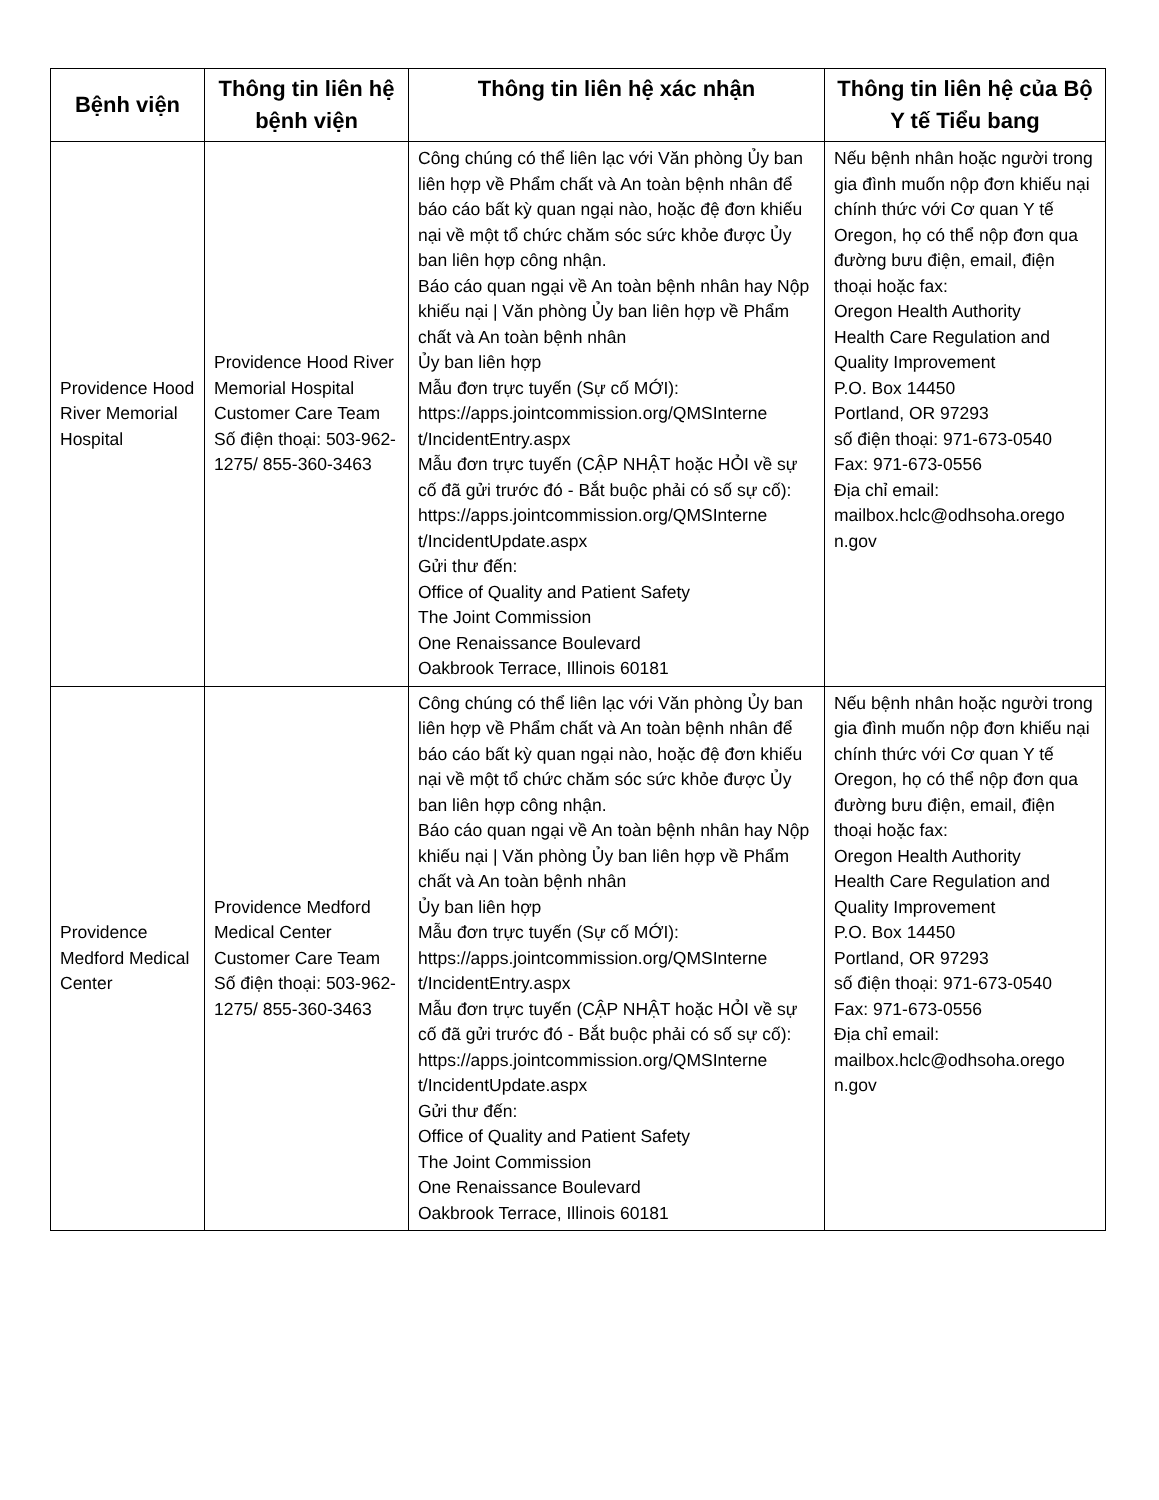| Bệnh viện | Thông tin liên hệ bệnh viện | Thông tin liên hệ xác nhận | Thông tin liên hệ của Bộ Y tế Tiểu bang |
| --- | --- | --- | --- |
| Providence Hood River Memorial Hospital | Providence Hood River Memorial Hospital Customer Care Team Số điện thoại: 503-962-1275/ 855-360-3463 | Công chúng có thể liên lạc với Văn phòng Ủy ban liên hợp về Phẩm chất và An toàn bệnh nhân để báo cáo bất kỳ quan ngại nào, hoặc đệ đơn khiếu nại về một tổ chức chăm sóc sức khỏe được Ủy ban liên hợp công nhận. Báo cáo quan ngại về An toàn bệnh nhân hay Nộp khiếu nại / Văn phòng Ủy ban liên hợp về Phẩm chất và An toàn bệnh nhân Ủy ban liên hợp Mẫu đơn trực tuyến (Sự cố MỚI): https://apps.jointcommission.org/QMSInterne t/IncidentEntry.aspx Mẫu đơn trực tuyến (CẬP NHẬT hoặc HỎI về sự cố đã gửi trước đó - Bắt buộc phải có số sự cố): https://apps.jointcommission.org/QMSInterne t/IncidentUpdate.aspx Gửi thư đến: Office of Quality and Patient Safety The Joint Commission One Renaissance Boulevard Oakbrook Terrace, Illinois 60181 | Nếu bệnh nhân hoặc người trong gia đình muốn nộp đơn khiếu nại chính thức với Cơ quan Y tế Oregon, họ có thể nộp đơn qua đường bưu điện, email, điện thoại hoặc fax: Oregon Health Authority Health Care Regulation and Quality Improvement P.O. Box 14450 Portland, OR 97293 số điện thoại: 971-673-0540 Fax: 971-673-0556 Địa chỉ email: mailbox.hclc@odhsoha.orego n.gov |
| Providence Medford Medical Center | Providence Medford Medical Center Customer Care Team Số điện thoại: 503-962-1275/ 855-360-3463 | Công chúng có thể liên lạc với Văn phòng Ủy ban liên hợp về Phẩm chất và An toàn bệnh nhân để báo cáo bất kỳ quan ngại nào, hoặc đệ đơn khiếu nại về một tổ chức chăm sóc sức khỏe được Ủy ban liên hợp công nhận. Báo cáo quan ngại về An toàn bệnh nhân hay Nộp khiếu nại / Văn phòng Ủy ban liên hợp về Phẩm chất và An toàn bệnh nhân Ủy ban liên hợp Mẫu đơn trực tuyến (Sự cố MỚI): https://apps.jointcommission.org/QMSInterne t/IncidentEntry.aspx Mẫu đơn trực tuyến (CẬP NHẬT hoặc HỎI về sự cố đã gửi trước đó - Bắt buộc phải có số sự cố): https://apps.jointcommission.org/QMSInterne t/IncidentUpdate.aspx Gửi thư đến: Office of Quality and Patient Safety The Joint Commission One Renaissance Boulevard Oakbrook Terrace, Illinois 60181 | Nếu bệnh nhân hoặc người trong gia đình muốn nộp đơn khiếu nại chính thức với Cơ quan Y tế Oregon, họ có thể nộp đơn qua đường bưu điện, email, điện thoại hoặc fax: Oregon Health Authority Health Care Regulation and Quality Improvement P.O. Box 14450 Portland, OR 97293 số điện thoại: 971-673-0540 Fax: 971-673-0556 Địa chỉ email: mailbox.hclc@odhsoha.orego n.gov |